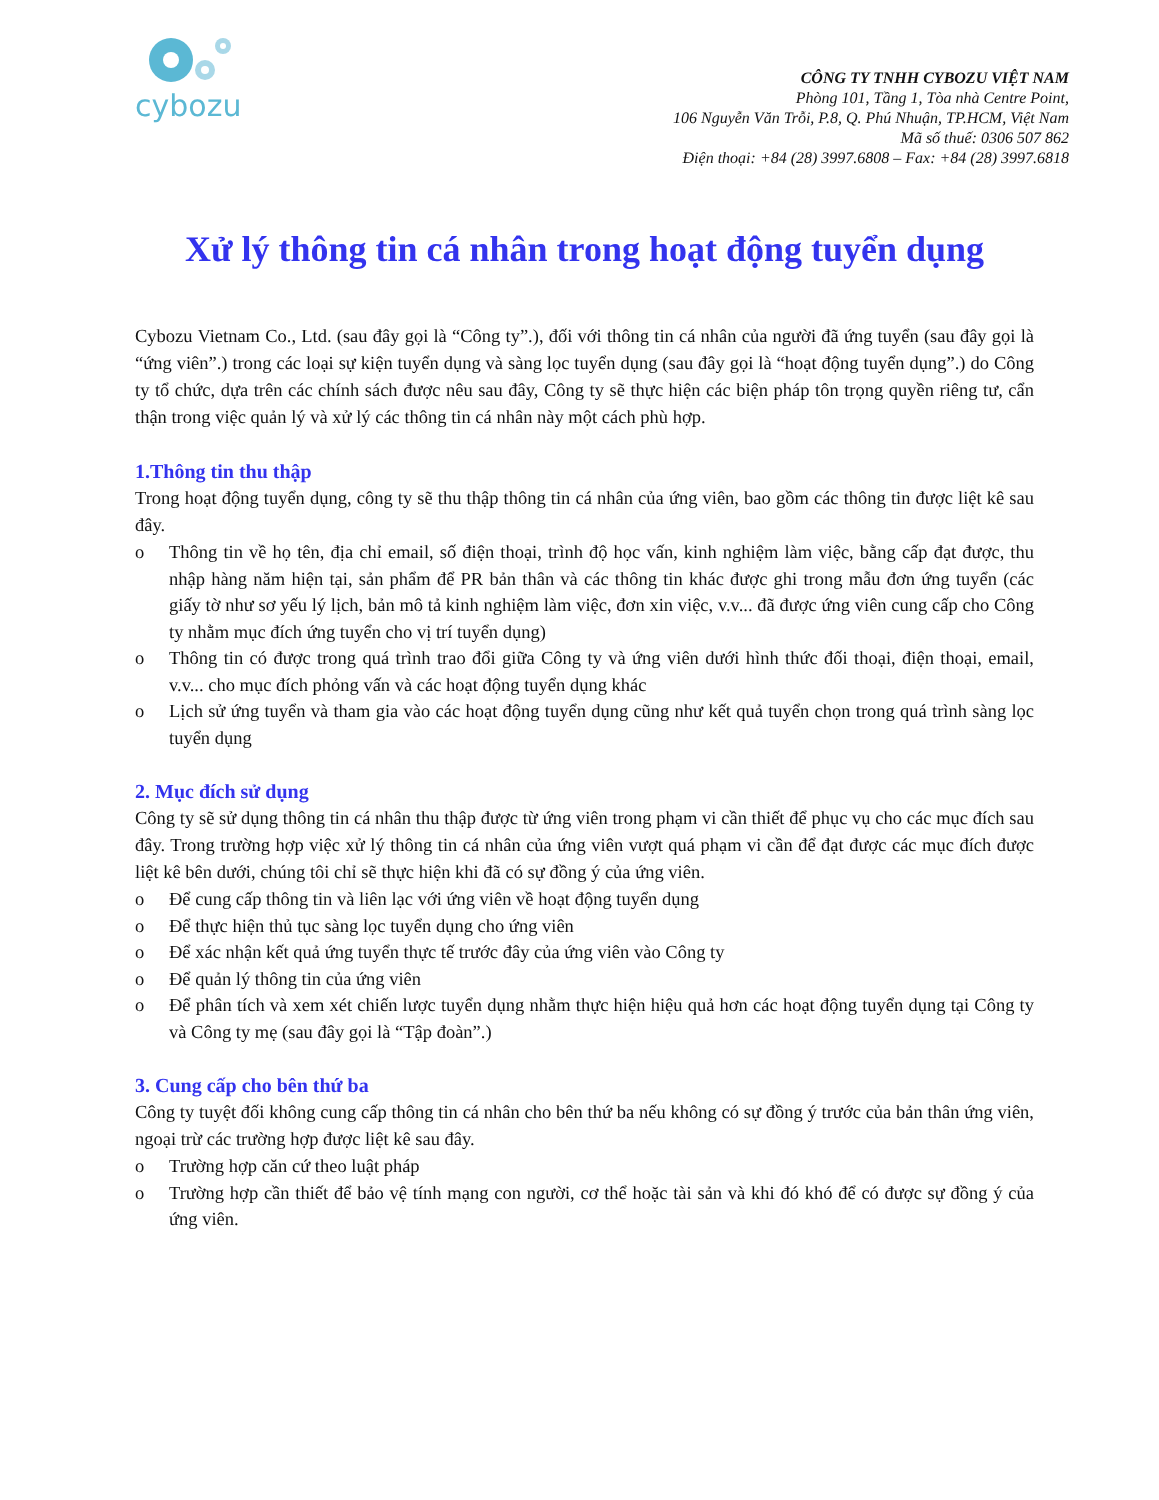cybozu
CÔNG TY TNHH CYBOZU VIỆT NAM
Phòng 101, Tầng 1, Tòa nhà Centre Point,
106 Nguyễn Văn Trỗi, P.8, Q. Phú Nhuận, TP.HCM, Việt Nam
Mã số thuế: 0306 507 862
Điện thoại: +84 (28) 3997.6808 – Fax: +84 (28) 3997.6818
Xử lý thông tin cá nhân trong hoạt động tuyển dụng
Cybozu Vietnam Co., Ltd. (sau đây gọi là “Công ty”.), đối với thông tin cá nhân của người đã ứng tuyển (sau đây gọi là “ứng viên”.) trong các loại sự kiện tuyển dụng và sàng lọc tuyển dụng (sau đây gọi là “hoạt động tuyển dụng”.) do Công ty tổ chức, dựa trên các chính sách được nêu sau đây, Công ty sẽ thực hiện các biện pháp tôn trọng quyền riêng tư, cẩn thận trong việc quản lý và xử lý các thông tin cá nhân này một cách phù hợp.
1.Thông tin thu thập
Trong hoạt động tuyển dụng, công ty sẽ thu thập thông tin cá nhân của ứng viên, bao gồm các thông tin được liệt kê sau đây.
o Thông tin về họ tên, địa chỉ email, số điện thoại, trình độ học vấn, kinh nghiệm làm việc, bằng cấp đạt được, thu nhập hàng năm hiện tại, sản phẩm để PR bản thân và các thông tin khác được ghi trong mẫu đơn ứng tuyển (các giấy tờ như sơ yếu lý lịch, bản mô tả kinh nghiệm làm việc, đơn xin việc, v.v... đã được ứng viên cung cấp cho Công ty nhằm mục đích ứng tuyển cho vị trí tuyển dụng)
o Thông tin có được trong quá trình trao đổi giữa Công ty và ứng viên dưới hình thức đối thoại, điện thoại, email, v.v... cho mục đích phỏng vấn và các hoạt động tuyển dụng khác
o Lịch sử ứng tuyển và tham gia vào các hoạt động tuyển dụng cũng như kết quả tuyển chọn trong quá trình sàng lọc tuyển dụng
2. Mục đích sử dụng
Công ty sẽ sử dụng thông tin cá nhân thu thập được từ ứng viên trong phạm vi cần thiết để phục vụ cho các mục đích sau đây. Trong trường hợp việc xử lý thông tin cá nhân của ứng viên vượt quá phạm vi cần để đạt được các mục đích được liệt kê bên dưới, chúng tôi chỉ sẽ thực hiện khi đã có sự đồng ý của ứng viên.
o Để cung cấp thông tin và liên lạc với ứng viên về hoạt động tuyển dụng
o Để thực hiện thủ tục sàng lọc tuyển dụng cho ứng viên
o Để xác nhận kết quả ứng tuyển thực tế trước đây của ứng viên vào Công ty
o Để quản lý thông tin của ứng viên
o Để phân tích và xem xét chiến lược tuyển dụng nhằm thực hiện hiệu quả hơn các hoạt động tuyển dụng tại Công ty và Công ty mẹ (sau đây gọi là “Tập đoàn”.)
3. Cung cấp cho bên thứ ba
Công ty tuyệt đối không cung cấp thông tin cá nhân cho bên thứ ba nếu không có sự đồng ý trước của bản thân ứng viên, ngoại trừ các trường hợp được liệt kê sau đây.
o Trường hợp căn cứ theo luật pháp
o Trường hợp cần thiết để bảo vệ tính mạng con người, cơ thể hoặc tài sản và khi đó khó để có được sự đồng ý của ứng viên.